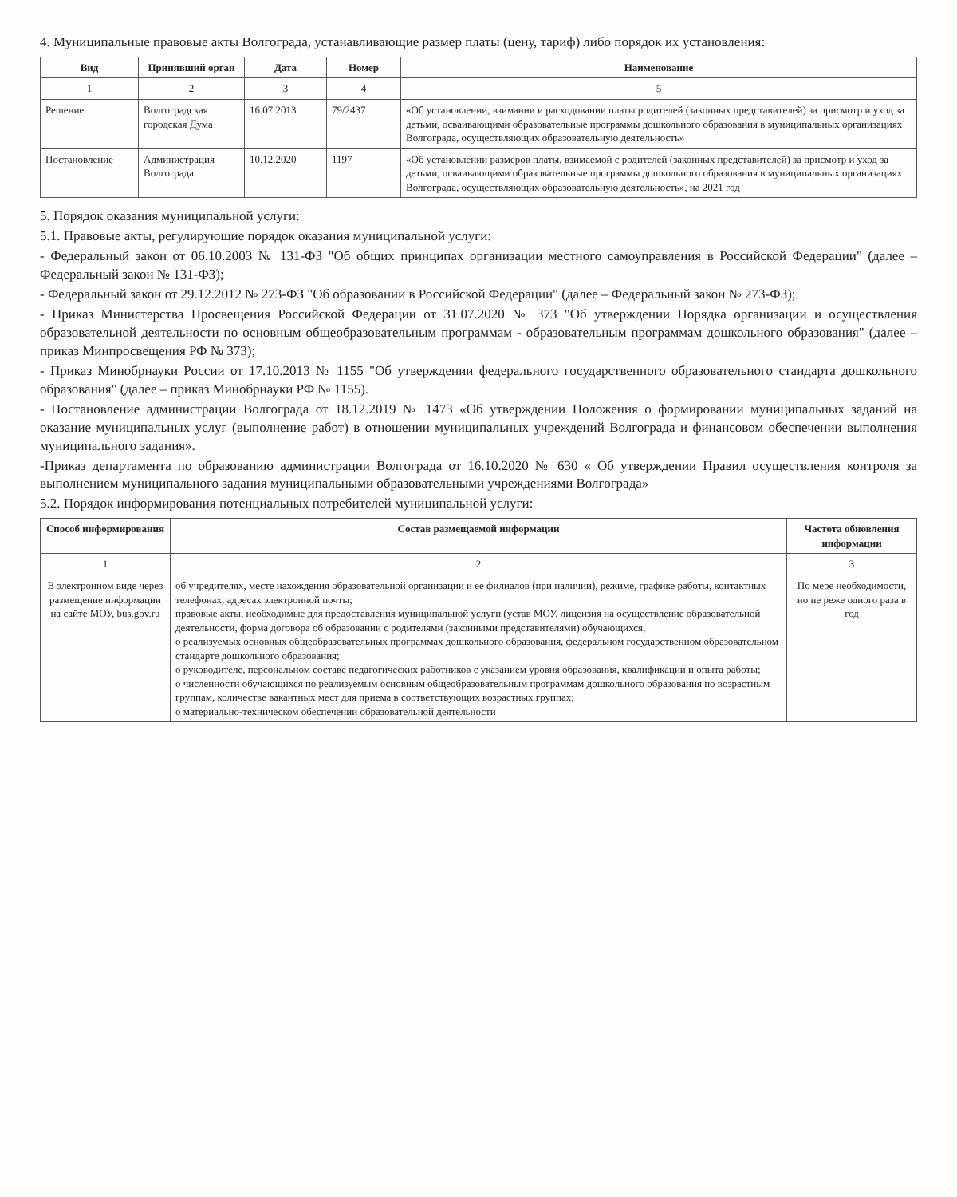4. Муниципальные правовые акты Волгограда, устанавливающие размер платы (цену, тариф) либо порядок их установления:
| Вид | Принявший орган | Дата | Номер | Наименование |
| --- | --- | --- | --- | --- |
| 1 | 2 | 3 | 4 | 5 |
| Решение | Волгоградская городская Дума | 16.07.2013 | 79/2437 | «Об установлении, взимании и расходовании платы родителей (законных представителей) за присмотр и уход за детьми, осваивающими образовательные программы дошкольного образования в муниципальных организациях Волгограда, осуществляющих образовательную деятельность» |
| Постановление | Администрация Волгограда | 10.12.2020 | 1197 | «Об установлении размеров платы, взимаемой с родителей (законных представителей) за присмотр и уход за детьми, осваивающими образовательные программы дошкольного образования в муниципальных организациях Волгограда, осуществляющих образовательную деятельность», на 2021 год |
5. Порядок оказания муниципальной услуги:
5.1. Правовые акты, регулирующие порядок оказания муниципальной услуги:
- Федеральный закон от 06.10.2003 № 131-ФЗ "Об общих принципах организации местного самоуправления в Российской Федерации" (далее – Федеральный закон № 131-ФЗ);
- Федеральный закон от 29.12.2012 № 273-ФЗ "Об образовании в Российской Федерации" (далее – Федеральный закон № 273-ФЗ);
- Приказ Министерства Просвещения Российской Федерации от 31.07.2020 № 373 "Об утверждении Порядка организации и осуществления образовательной деятельности по основным общеобразовательным программам - образовательным программам дошкольного образования" (далее – приказ Минпросвещения РФ № 373);
- Приказ Минобрнауки России от 17.10.2013 № 1155 "Об утверждении федерального государственного образовательного стандарта дошкольного образования" (далее – приказ Минобрнауки РФ № 1155).
- Постановление администрации Волгограда от 18.12.2019 № 1473 «Об утверждении Положения о формировании муниципальных заданий на оказание муниципальных услуг (выполнение работ) в отношении муниципальных учреждений Волгограда и финансовом обеспечении выполнения муниципального задания».
-Приказ департамента по образованию администрации Волгограда от 16.10.2020 № 630 « Об утверждении Правил осуществления контроля за выполнением муниципального задания муниципальными образовательными учреждениями Волгограда»
5.2. Порядок информирования потенциальных потребителей муниципальной услуги:
| Способ информирования | Состав размещаемой информации | Частота обновления информации |
| --- | --- | --- |
| 1 | 2 | 3 |
| В электронном виде через размещение информации на сайте МОУ, bus.gov.ru | об учредителях, месте нахождения образовательной организации и ее филиалов (при наличии), режиме, графике работы, контактных телефонах, адресах электронной почты; правовые акты, необходимые для предоставления муниципальной услуги (устав МОУ, лицензия на осуществление образовательной деятельности, форма договора об образовании с родителями (законными представителями) обучающихся, о реализуемых основных общеобразовательных программах дошкольного образования, федеральном государственном образовательном стандарте дошкольного образования; о руководителе, персональном составе педагогических работников с указанием уровня образования, квалификации и опыта работы; о численности обучающихся по реализуемым основным общеобразовательным программам дошкольного образования по возрастным группам, количестве вакантных мест для приема в соответствующих возрастных группах; о материально-техническом обеспечении образовательной деятельности | По мере необходимости, но не реже одного раза в год |